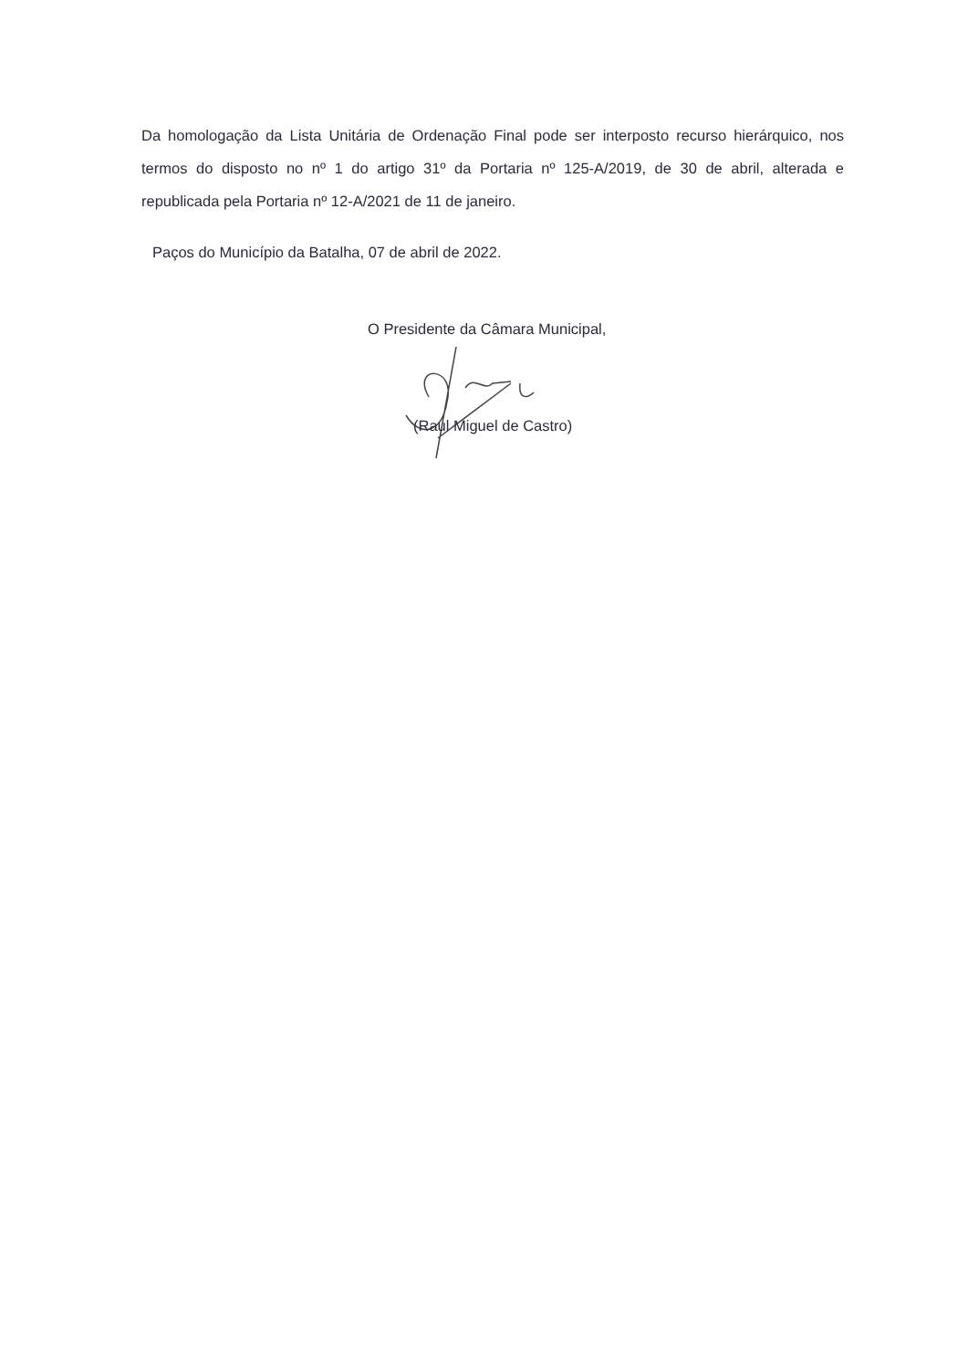Da homologação da Lista Unitária de Ordenação Final pode ser interposto recurso hierárquico, nos termos do disposto no nº 1 do artigo 31º da Portaria nº 125-A/2019, de 30 de abril, alterada e republicada pela Portaria nº 12-A/2021 de 11 de janeiro.
Paços do Município da Batalha, 07 de abril de 2022.
O Presidente da Câmara Municipal,
(Raul Miguel de Castro)